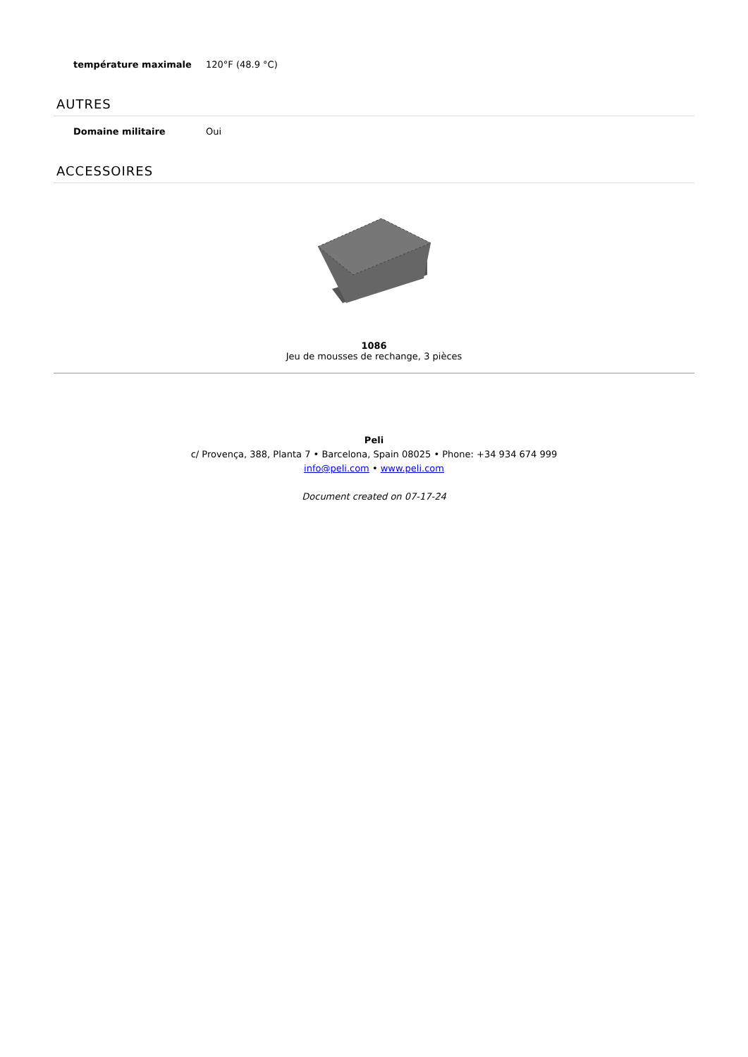| température maximale | 120°F (48.9 °C) |
AUTRES
| Domaine militaire | Oui |
ACCESSOIRES
1086
Jeu de mousses de rechange, 3 pièces
Peli
c/ Provença, 388, Planta 7 • Barcelona, Spain 08025 • Phone: +34 934 674 999
info@peli.com • www.peli.com
Document created on 07-17-24